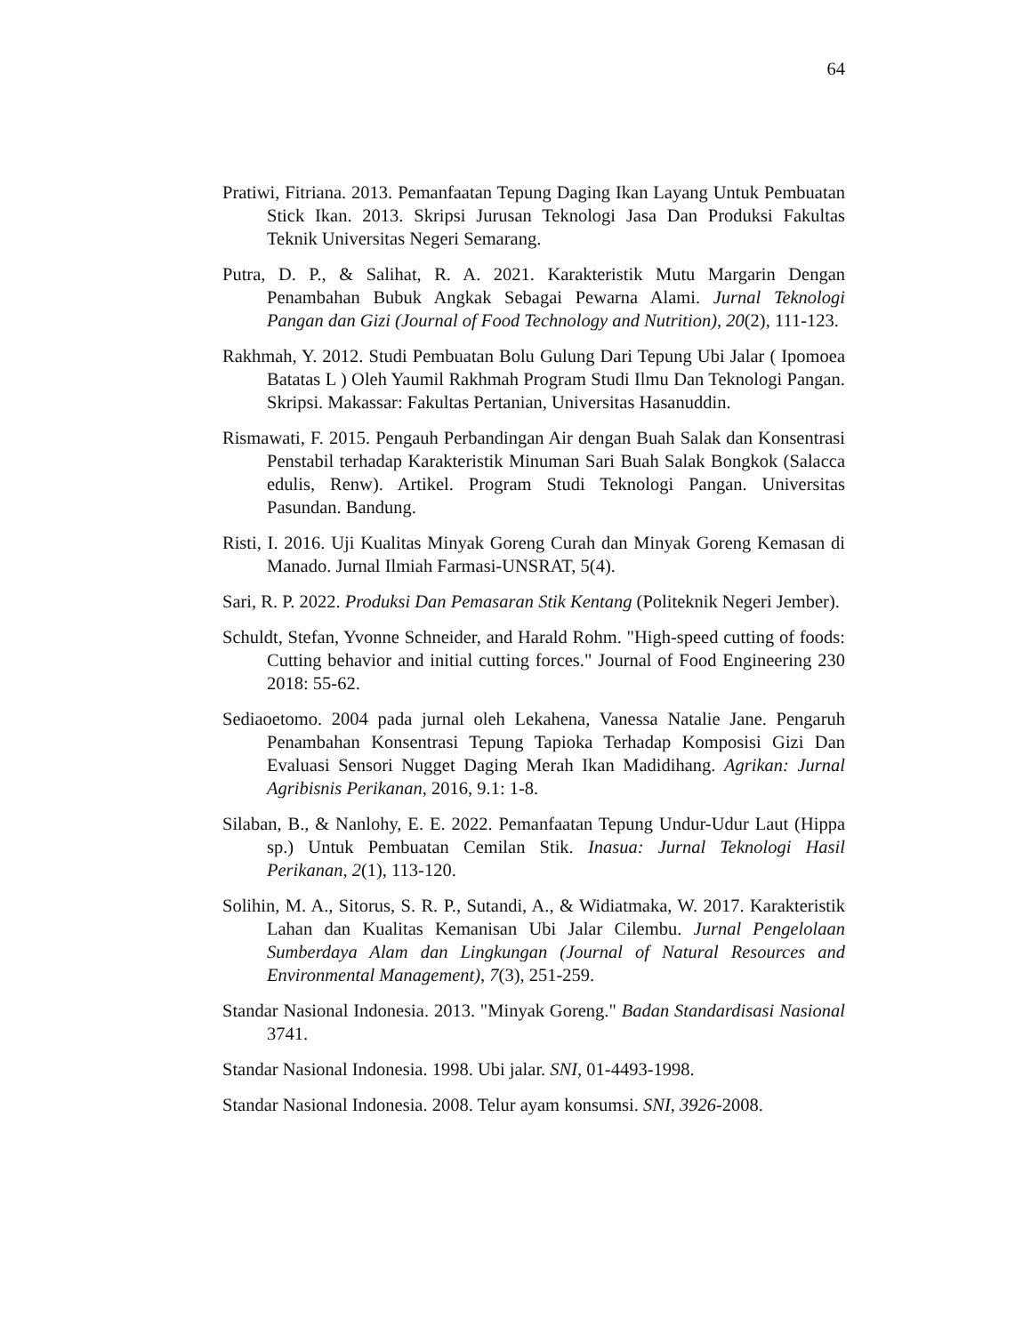64
Pratiwi, Fitriana. 2013. Pemanfaatan Tepung Daging Ikan Layang Untuk Pembuatan Stick Ikan. 2013. Skripsi Jurusan Teknologi Jasa Dan Produksi Fakultas Teknik Universitas Negeri Semarang.
Putra, D. P., & Salihat, R. A. 2021. Karakteristik Mutu Margarin Dengan Penambahan Bubuk Angkak Sebagai Pewarna Alami. Jurnal Teknologi Pangan dan Gizi (Journal of Food Technology and Nutrition), 20(2), 111-123.
Rakhmah, Y. 2012. Studi Pembuatan Bolu Gulung Dari Tepung Ubi Jalar ( Ipomoea Batatas L ) Oleh Yaumil Rakhmah Program Studi Ilmu Dan Teknologi Pangan. Skripsi. Makassar: Fakultas Pertanian, Universitas Hasanuddin.
Rismawati, F. 2015. Pengauh Perbandingan Air dengan Buah Salak dan Konsentrasi Penstabil terhadap Karakteristik Minuman Sari Buah Salak Bongkok (Salacca edulis, Renw). Artikel. Program Studi Teknologi Pangan. Universitas Pasundan. Bandung.
Risti, I. 2016. Uji Kualitas Minyak Goreng Curah dan Minyak Goreng Kemasan di Manado. Jurnal Ilmiah Farmasi-UNSRAT, 5(4).
Sari, R. P. 2022. Produksi Dan Pemasaran Stik Kentang (Politeknik Negeri Jember).
Schuldt, Stefan, Yvonne Schneider, and Harald Rohm. "High-speed cutting of foods: Cutting behavior and initial cutting forces." Journal of Food Engineering 230 2018: 55-62.
Sediaoetomo. 2004 pada jurnal oleh Lekahena, Vanessa Natalie Jane. Pengaruh Penambahan Konsentrasi Tepung Tapioka Terhadap Komposisi Gizi Dan Evaluasi Sensori Nugget Daging Merah Ikan Madidihang. Agrikan: Jurnal Agribisnis Perikanan, 2016, 9.1: 1-8.
Silaban, B., & Nanlohy, E. E. 2022. Pemanfaatan Tepung Undur-Udur Laut (Hippa sp.) Untuk Pembuatan Cemilan Stik. Inasua: Jurnal Teknologi Hasil Perikanan, 2(1), 113-120.
Solihin, M. A., Sitorus, S. R. P., Sutandi, A., & Widiatmaka, W. 2017. Karakteristik Lahan dan Kualitas Kemanisan Ubi Jalar Cilembu. Jurnal Pengelolaan Sumberdaya Alam dan Lingkungan (Journal of Natural Resources and Environmental Management), 7(3), 251-259.
Standar Nasional Indonesia. 2013. "Minyak Goreng." Badan Standardisasi Nasional 3741.
Standar Nasional Indonesia. 1998. Ubi jalar. SNI, 01-4493-1998.
Standar Nasional Indonesia. 2008. Telur ayam konsumsi. SNI, 3926-2008.